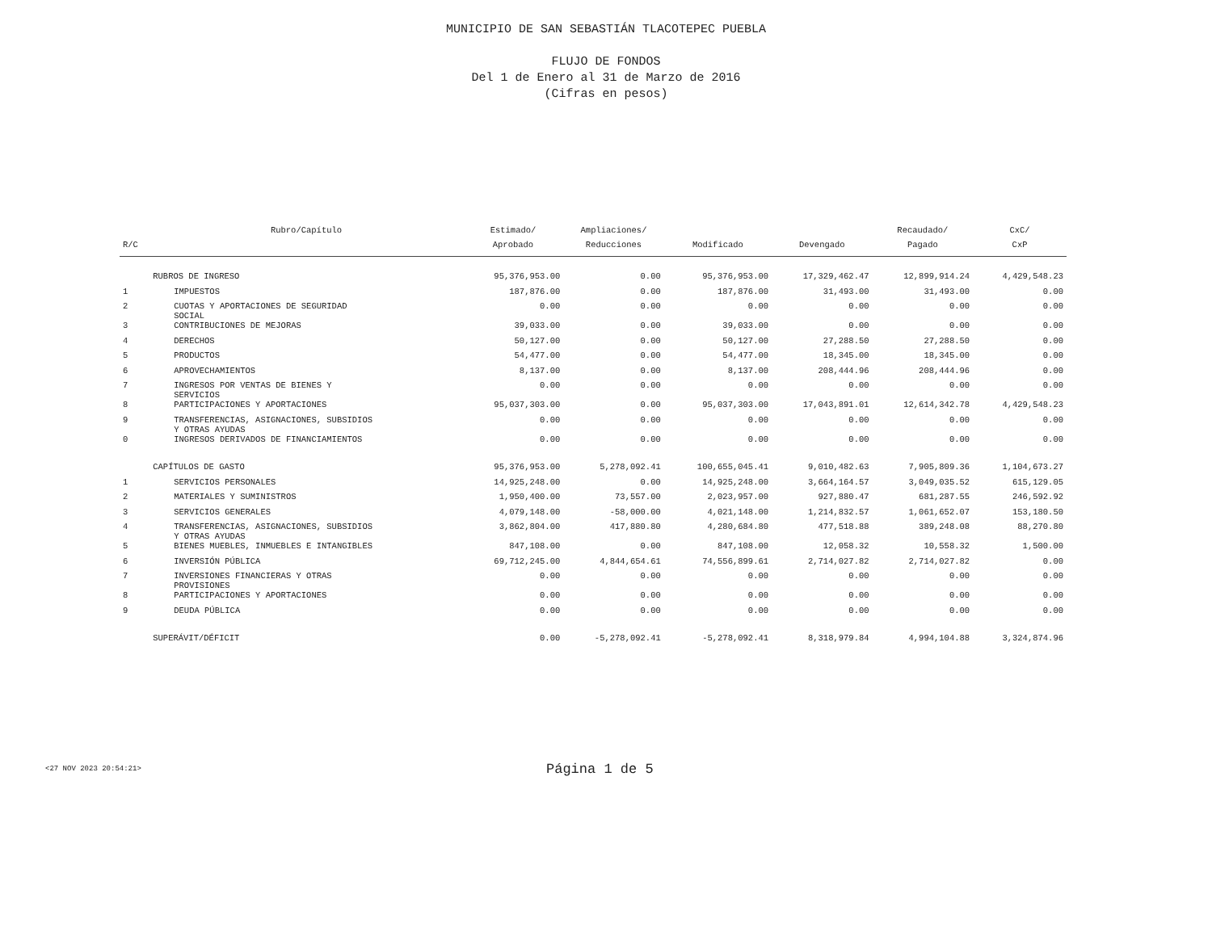MUNICIPIO DE SAN SEBASTIÁN TLACOTEPEC PUEBLA
FLUJO DE FONDOS
Del 1 de Enero al 31 de Marzo de 2016
(Cifras en pesos)
| | Rubro/Capítulo | Estimado/ | Ampliaciones/ | | | Recaudado/ | CxC/ |
| --- | --- | --- | --- | --- | --- | --- | --- |
| R/C | | Aprobado | Reducciones | Modificado | Devengado | Pagado | CxP |
| | RUBROS DE INGRESO | 95,376,953.00 | 0.00 | 95,376,953.00 | 17,329,462.47 | 12,899,914.24 | 4,429,548.23 |
| 1 | IMPUESTOS | 187,876.00 | 0.00 | 187,876.00 | 31,493.00 | 31,493.00 | 0.00 |
| 2 | CUOTAS Y APORTACIONES DE SEGURIDAD SOCIAL | 0.00 | 0.00 | 0.00 | 0.00 | 0.00 | 0.00 |
| 3 | CONTRIBUCIONES DE MEJORAS | 39,033.00 | 0.00 | 39,033.00 | 0.00 | 0.00 | 0.00 |
| 4 | DERECHOS | 50,127.00 | 0.00 | 50,127.00 | 27,288.50 | 27,288.50 | 0.00 |
| 5 | PRODUCTOS | 54,477.00 | 0.00 | 54,477.00 | 18,345.00 | 18,345.00 | 0.00 |
| 6 | APROVECHAMIENTOS | 8,137.00 | 0.00 | 8,137.00 | 208,444.96 | 208,444.96 | 0.00 |
| 7 | INGRESOS POR VENTAS DE BIENES Y SERVICIOS | 0.00 | 0.00 | 0.00 | 0.00 | 0.00 | 0.00 |
| 8 | PARTICIPACIONES Y APORTACIONES | 95,037,303.00 | 0.00 | 95,037,303.00 | 17,043,891.01 | 12,614,342.78 | 4,429,548.23 |
| 9 | TRANSFERENCIAS, ASIGNACIONES, SUBSIDIOS Y OTRAS AYUDAS | 0.00 | 0.00 | 0.00 | 0.00 | 0.00 | 0.00 |
| 0 | INGRESOS DERIVADOS DE FINANCIAMIENTOS | 0.00 | 0.00 | 0.00 | 0.00 | 0.00 | 0.00 |
| | CAPÍTULOS DE GASTO | 95,376,953.00 | 5,278,092.41 | 100,655,045.41 | 9,010,482.63 | 7,905,809.36 | 1,104,673.27 |
| 1 | SERVICIOS PERSONALES | 14,925,248.00 | 0.00 | 14,925,248.00 | 3,664,164.57 | 3,049,035.52 | 615,129.05 |
| 2 | MATERIALES Y SUMINISTROS | 1,950,400.00 | 73,557.00 | 2,023,957.00 | 927,880.47 | 681,287.55 | 246,592.92 |
| 3 | SERVICIOS GENERALES | 4,079,148.00 | -58,000.00 | 4,021,148.00 | 1,214,832.57 | 1,061,652.07 | 153,180.50 |
| 4 | TRANSFERENCIAS, ASIGNACIONES, SUBSIDIOS Y OTRAS AYUDAS | 3,862,804.00 | 417,880.80 | 4,280,684.80 | 477,518.88 | 389,248.08 | 88,270.80 |
| 5 | BIENES MUEBLES, INMUEBLES E INTANGIBLES | 847,108.00 | 0.00 | 847,108.00 | 12,058.32 | 10,558.32 | 1,500.00 |
| 6 | INVERSIÓN PÚBLICA | 69,712,245.00 | 4,844,654.61 | 74,556,899.61 | 2,714,027.82 | 2,714,027.82 | 0.00 |
| 7 | INVERSIONES FINANCIERAS Y OTRAS PROVISIONES | 0.00 | 0.00 | 0.00 | 0.00 | 0.00 | 0.00 |
| 8 | PARTICIPACIONES Y APORTACIONES | 0.00 | 0.00 | 0.00 | 0.00 | 0.00 | 0.00 |
| 9 | DEUDA PÚBLICA | 0.00 | 0.00 | 0.00 | 0.00 | 0.00 | 0.00 |
| | SUPERÁVIT/DÉFICIT | 0.00 | -5,278,092.41 | -5,278,092.41 | 8,318,979.84 | 4,994,104.88 | 3,324,874.96 |
<27 NOV 2023 20:54:21>
Página 1 de 5